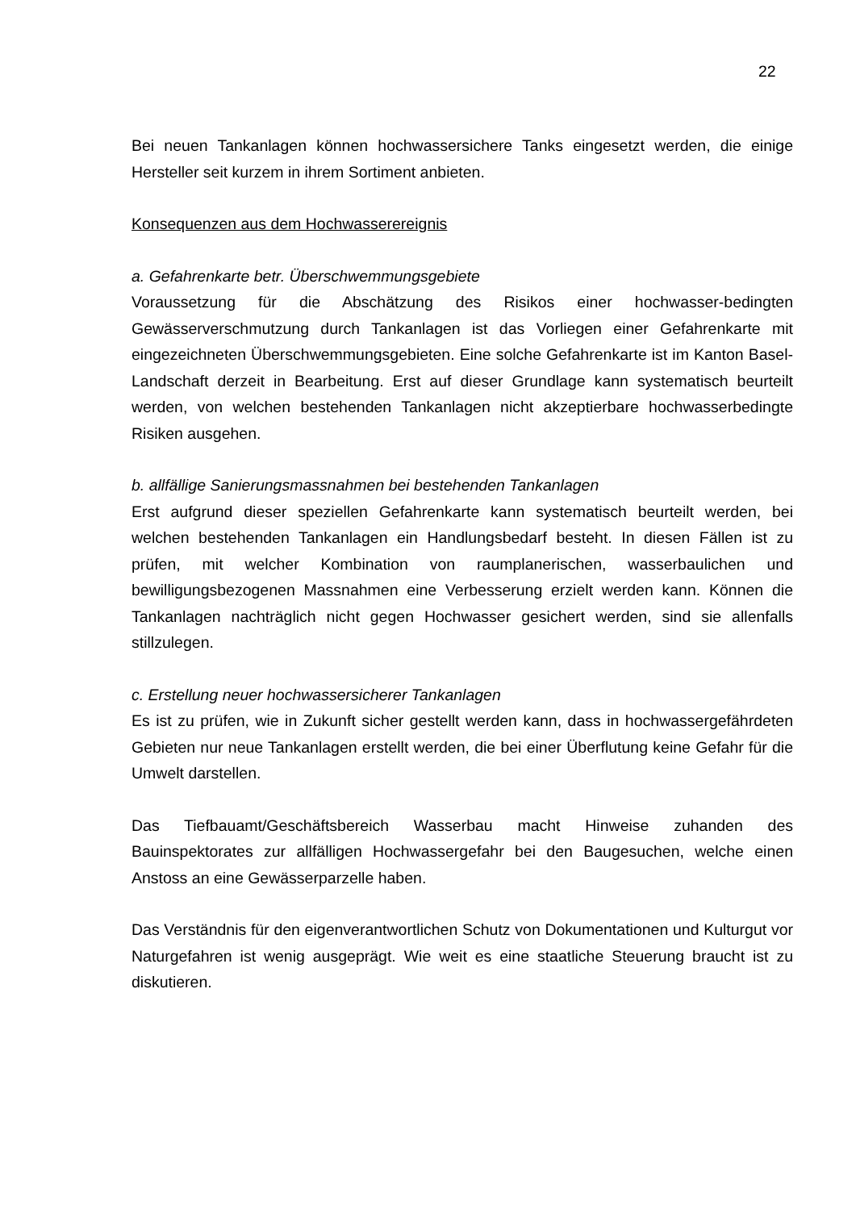22
Bei neuen Tankanlagen können hochwassersichere Tanks eingesetzt werden, die einige Hersteller seit kurzem in ihrem Sortiment anbieten.
Konsequenzen aus dem Hochwasserereignis
a. Gefahrenkarte betr. Überschwemmungsgebiete
Voraussetzung für die Abschätzung des Risikos einer hochwasser-bedingten Gewässerverschmutzung durch Tankanlagen ist das Vorliegen einer Gefahrenkarte mit eingezeichneten Überschwemmungsgebieten. Eine solche Gefahrenkarte ist im Kanton Basel-Landschaft derzeit in Bearbeitung. Erst auf dieser Grundlage kann systematisch beurteilt werden, von welchen bestehenden Tankanlagen nicht akzeptierbare hochwasserbedingte Risiken ausgehen.
b. allfällige Sanierungsmassnahmen bei bestehenden Tankanlagen
Erst aufgrund dieser speziellen Gefahrenkarte kann systematisch beurteilt werden, bei welchen bestehenden Tankanlagen ein Handlungsbedarf besteht. In diesen Fällen ist zu prüfen, mit welcher Kombination von raumplanerischen, wasserbaulichen und bewilligungsbezogenen Massnahmen eine Verbesserung erzielt werden kann. Können die Tankanlagen nachträglich nicht gegen Hochwasser gesichert werden, sind sie allenfalls stillzulegen.
c. Erstellung neuer hochwassersicherer Tankanlagen
Es ist zu prüfen, wie in Zukunft sicher gestellt werden kann, dass in hochwassergefährdeten Gebieten nur neue Tankanlagen erstellt werden, die bei einer Überflutung keine Gefahr für die Umwelt darstellen.
Das Tiefbauamt/Geschäftsbereich Wasserbau macht Hinweise zuhanden des Bauinspektorates zur allfälligen Hochwassergefahr bei den Baugesuchen, welche einen Anstoss an eine Gewässerparzelle haben.
Das Verständnis für den eigenverantwortlichen Schutz von Dokumentationen und Kulturgut vor Naturgefahren ist wenig ausgeprägt. Wie weit es eine staatliche Steuerung braucht ist zu diskutieren.